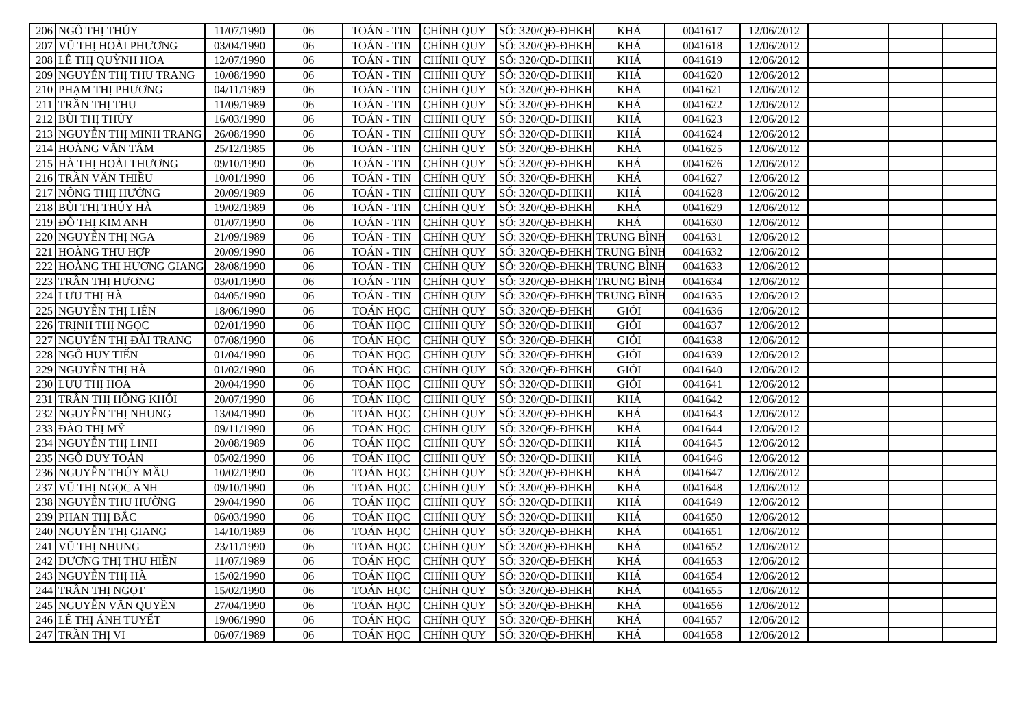| 206 | NGÔ THỊ THÚY | 11/07/1990 | 06 | TOÁN - TIN | CHÍNH QUY | SỐ: 320/QĐ-ĐHKH | KHÁ | 0041617 | 12/06/2012 | | | |
| 207 | VŨ THỊ HOÀI PHƯƠNG | 03/04/1990 | 06 | TOÁN - TIN | CHÍNH QUY | SỐ: 320/QĐ-ĐHKH | KHÁ | 0041618 | 12/06/2012 | | | |
| 208 | LÊ THỊ QUỲNH HOA | 12/07/1990 | 06 | TOÁN - TIN | CHÍNH QUY | SỐ: 320/QĐ-ĐHKH | KHÁ | 0041619 | 12/06/2012 | | | |
| 209 | NGUYỄN THỊ THU TRANG | 10/08/1990 | 06 | TOÁN - TIN | CHÍNH QUY | SỐ: 320/QĐ-ĐHKH | KHÁ | 0041620 | 12/06/2012 | | | |
| 210 | PHẠM THỊ PHƯƠNG | 04/11/1989 | 06 | TOÁN - TIN | CHÍNH QUY | SỐ: 320/QĐ-ĐHKH | KHÁ | 0041621 | 12/06/2012 | | | |
| 211 | TRẦN THỊ THU | 11/09/1989 | 06 | TOÁN - TIN | CHÍNH QUY | SỐ: 320/QĐ-ĐHKH | KHÁ | 0041622 | 12/06/2012 | | | |
| 212 | BÙI THỊ THỦY | 16/03/1990 | 06 | TOÁN - TIN | CHÍNH QUY | SỐ: 320/QĐ-ĐHKH | KHÁ | 0041623 | 12/06/2012 | | | |
| 213 | NGUYỄN THỊ MINH TRANG | 26/08/1990 | 06 | TOÁN - TIN | CHÍNH QUY | SỐ: 320/QĐ-ĐHKH | KHÁ | 0041624 | 12/06/2012 | | | |
| 214 | HOÀNG VĂN TÂM | 25/12/1985 | 06 | TOÁN - TIN | CHÍNH QUY | SỐ: 320/QĐ-ĐHKH | KHÁ | 0041625 | 12/06/2012 | | | |
| 215 | HÀ THỊ HOÀI THƯƠNG | 09/10/1990 | 06 | TOÁN - TIN | CHÍNH QUY | SỐ: 320/QĐ-ĐHKH | KHÁ | 0041626 | 12/06/2012 | | | |
| 216 | TRẦN VĂN THIỀU | 10/01/1990 | 06 | TOÁN - TIN | CHÍNH QUY | SỐ: 320/QĐ-ĐHKH | KHÁ | 0041627 | 12/06/2012 | | | |
| 217 | NÔNG THIỊ HƯỞNG | 20/09/1989 | 06 | TOÁN - TIN | CHÍNH QUY | SỐ: 320/QĐ-ĐHKH | KHÁ | 0041628 | 12/06/2012 | | | |
| 218 | BÙI THỊ THÚY HÀ | 19/02/1989 | 06 | TOÁN - TIN | CHÍNH QUY | SỐ: 320/QĐ-ĐHKH | KHÁ | 0041629 | 12/06/2012 | | | |
| 219 | ĐỖ THỊ KIM ANH | 01/07/1990 | 06 | TOÁN - TIN | CHÍNH QUY | SỐ: 320/QĐ-ĐHKH | KHÁ | 0041630 | 12/06/2012 | | | |
| 220 | NGUYỄN THỊ NGA | 21/09/1989 | 06 | TOÁN - TIN | CHÍNH QUY | SỐ: 320/QĐ-ĐHKH | TRUNG BÌNH | 0041631 | 12/06/2012 | | | |
| 221 | HOÀNG THU HỢP | 20/09/1990 | 06 | TOÁN - TIN | CHÍNH QUY | SỐ: 320/QĐ-ĐHKH | TRUNG BÌNH | 0041632 | 12/06/2012 | | | |
| 222 | HOÀNG THỊ HƯƠNG GIANG | 28/08/1990 | 06 | TOÁN - TIN | CHÍNH QUY | SỐ: 320/QĐ-ĐHKH | TRUNG BÌNH | 0041633 | 12/06/2012 | | | |
| 223 | TRẦN THỊ HƯƠNG | 03/01/1990 | 06 | TOÁN - TIN | CHÍNH QUY | SỐ: 320/QĐ-ĐHKH | TRUNG BÌNH | 0041634 | 12/06/2012 | | | |
| 224 | LƯU THỊ HÀ | 04/05/1990 | 06 | TOÁN - TIN | CHÍNH QUY | SỐ: 320/QĐ-ĐHKH | TRUNG BÌNH | 0041635 | 12/06/2012 | | | |
| 225 | NGUYỄN THỊ LIÊN | 18/06/1990 | 06 | TOÁN HỌC | CHÍNH QUY | SỐ: 320/QĐ-ĐHKH | GIỎI | 0041636 | 12/06/2012 | | | |
| 226 | TRỊNH THỊ NGỌC | 02/01/1990 | 06 | TOÁN HỌC | CHÍNH QUY | SỐ: 320/QĐ-ĐHKH | GIỎI | 0041637 | 12/06/2012 | | | |
| 227 | NGUYỄN THỊ ĐÀI TRANG | 07/08/1990 | 06 | TOÁN HỌC | CHÍNH QUY | SỐ: 320/QĐ-ĐHKH | GIỎI | 0041638 | 12/06/2012 | | | |
| 228 | NGÔ HUY TIẾN | 01/04/1990 | 06 | TOÁN HỌC | CHÍNH QUY | SỐ: 320/QĐ-ĐHKH | GIỎI | 0041639 | 12/06/2012 | | | |
| 229 | NGUYỄN THỊ HÀ | 01/02/1990 | 06 | TOÁN HỌC | CHÍNH QUY | SỐ: 320/QĐ-ĐHKH | GIỎI | 0041640 | 12/06/2012 | | | |
| 230 | LƯU THỊ HOA | 20/04/1990 | 06 | TOÁN HỌC | CHÍNH QUY | SỐ: 320/QĐ-ĐHKH | GIỎI | 0041641 | 12/06/2012 | | | |
| 231 | TRẦN THỊ HỒNG KHÔI | 20/07/1990 | 06 | TOÁN HỌC | CHÍNH QUY | SỐ: 320/QĐ-ĐHKH | KHÁ | 0041642 | 12/06/2012 | | | |
| 232 | NGUYỄN THỊ NHUNG | 13/04/1990 | 06 | TOÁN HỌC | CHÍNH QUY | SỐ: 320/QĐ-ĐHKH | KHÁ | 0041643 | 12/06/2012 | | | |
| 233 | ĐÀO THỊ MỸ | 09/11/1990 | 06 | TOÁN HỌC | CHÍNH QUY | SỐ: 320/QĐ-ĐHKH | KHÁ | 0041644 | 12/06/2012 | | | |
| 234 | NGUYỄN THỊ LINH | 20/08/1989 | 06 | TOÁN HỌC | CHÍNH QUY | SỐ: 320/QĐ-ĐHKH | KHÁ | 0041645 | 12/06/2012 | | | |
| 235 | NGÔ DUY TOẢN | 05/02/1990 | 06 | TOÁN HỌC | CHÍNH QUY | SỐ: 320/QĐ-ĐHKH | KHÁ | 0041646 | 12/06/2012 | | | |
| 236 | NGUYỄN THÚY MẦU | 10/02/1990 | 06 | TOÁN HỌC | CHÍNH QUY | SỐ: 320/QĐ-ĐHKH | KHÁ | 0041647 | 12/06/2012 | | | |
| 237 | VŨ THỊ NGỌC ANH | 09/10/1990 | 06 | TOÁN HỌC | CHÍNH QUY | SỐ: 320/QĐ-ĐHKH | KHÁ | 0041648 | 12/06/2012 | | | |
| 238 | NGUYỄN THU HƯỜNG | 29/04/1990 | 06 | TOÁN HỌC | CHÍNH QUY | SỐ: 320/QĐ-ĐHKH | KHÁ | 0041649 | 12/06/2012 | | | |
| 239 | PHAN THỊ BẮC | 06/03/1990 | 06 | TOÁN HỌC | CHÍNH QUY | SỐ: 320/QĐ-ĐHKH | KHÁ | 0041650 | 12/06/2012 | | | |
| 240 | NGUYỄN THỊ GIANG | 14/10/1989 | 06 | TOÁN HỌC | CHÍNH QUY | SỐ: 320/QĐ-ĐHKH | KHÁ | 0041651 | 12/06/2012 | | | |
| 241 | VŨ THỊ NHUNG | 23/11/1990 | 06 | TOÁN HỌC | CHÍNH QUY | SỐ: 320/QĐ-ĐHKH | KHÁ | 0041652 | 12/06/2012 | | | |
| 242 | DƯƠNG THỊ THU HIỀN | 11/07/1989 | 06 | TOÁN HỌC | CHÍNH QUY | SỐ: 320/QĐ-ĐHKH | KHÁ | 0041653 | 12/06/2012 | | | |
| 243 | NGUYỄN THỊ HÀ | 15/02/1990 | 06 | TOÁN HỌC | CHÍNH QUY | SỐ: 320/QĐ-ĐHKH | KHÁ | 0041654 | 12/06/2012 | | | |
| 244 | TRẦN THỊ NGỌT | 15/02/1990 | 06 | TOÁN HỌC | CHÍNH QUY | SỐ: 320/QĐ-ĐHKH | KHÁ | 0041655 | 12/06/2012 | | | |
| 245 | NGUYỄN VĂN QUYỀN | 27/04/1990 | 06 | TOÁN HỌC | CHÍNH QUY | SỐ: 320/QĐ-ĐHKH | KHÁ | 0041656 | 12/06/2012 | | | |
| 246 | LÊ THỊ ÁNH TUYẾT | 19/06/1990 | 06 | TOÁN HỌC | CHÍNH QUY | SỐ: 320/QĐ-ĐHKH | KHÁ | 0041657 | 12/06/2012 | | | |
| 247 | TRẦN THỊ VI | 06/07/1989 | 06 | TOÁN HỌC | CHÍNH QUY | SỐ: 320/QĐ-ĐHKH | KHÁ | 0041658 | 12/06/2012 | | | |